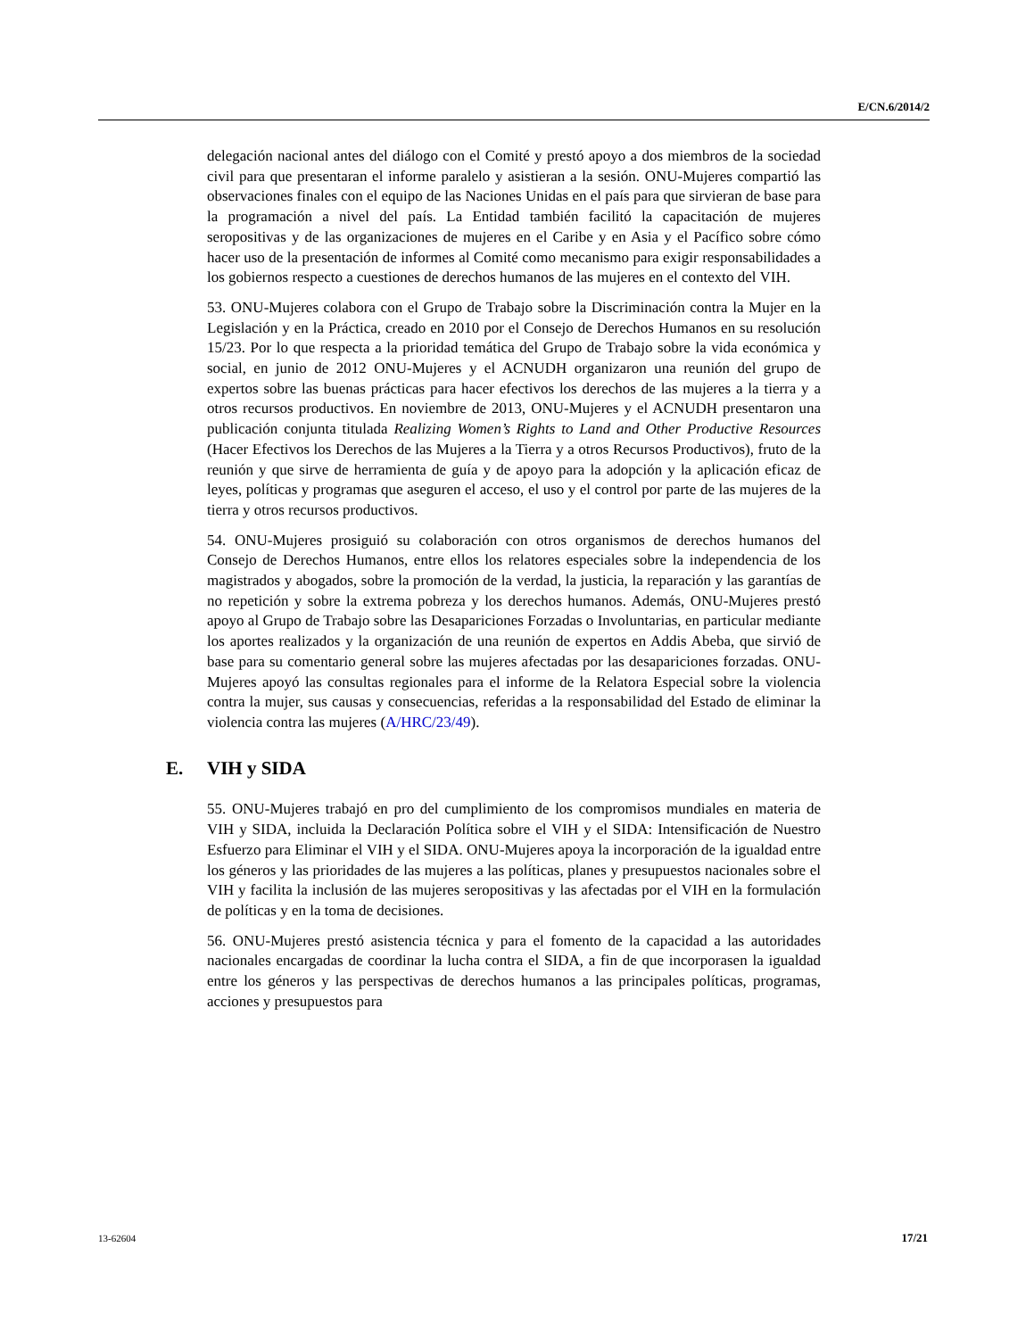E/CN.6/2014/2
delegación nacional antes del diálogo con el Comité y prestó apoyo a dos miembros de la sociedad civil para que presentaran el informe paralelo y asistieran a la sesión. ONU-Mujeres compartió las observaciones finales con el equipo de las Naciones Unidas en el país para que sirvieran de base para la programación a nivel del país. La Entidad también facilitó la capacitación de mujeres seropositivas y de las organizaciones de mujeres en el Caribe y en Asia y el Pacífico sobre cómo hacer uso de la presentación de informes al Comité como mecanismo para exigir responsabilidades a los gobiernos respecto a cuestiones de derechos humanos de las mujeres en el contexto del VIH.
53. ONU-Mujeres colabora con el Grupo de Trabajo sobre la Discriminación contra la Mujer en la Legislación y en la Práctica, creado en 2010 por el Consejo de Derechos Humanos en su resolución 15/23. Por lo que respecta a la prioridad temática del Grupo de Trabajo sobre la vida económica y social, en junio de 2012 ONU-Mujeres y el ACNUDH organizaron una reunión del grupo de expertos sobre las buenas prácticas para hacer efectivos los derechos de las mujeres a la tierra y a otros recursos productivos. En noviembre de 2013, ONU-Mujeres y el ACNUDH presentaron una publicación conjunta titulada Realizing Women’s Rights to Land and Other Productive Resources (Hacer Efectivos los Derechos de las Mujeres a la Tierra y a otros Recursos Productivos), fruto de la reunión y que sirve de herramienta de guía y de apoyo para la adopción y la aplicación eficaz de leyes, políticas y programas que aseguren el acceso, el uso y el control por parte de las mujeres de la tierra y otros recursos productivos.
54. ONU-Mujeres prosiguió su colaboración con otros organismos de derechos humanos del Consejo de Derechos Humanos, entre ellos los relatores especiales sobre la independencia de los magistrados y abogados, sobre la promoción de la verdad, la justicia, la reparación y las garantías de no repetición y sobre la extrema pobreza y los derechos humanos. Además, ONU-Mujeres prestó apoyo al Grupo de Trabajo sobre las Desapariciones Forzadas o Involuntarias, en particular mediante los aportes realizados y la organización de una reunión de expertos en Addis Abeba, que sirvió de base para su comentario general sobre las mujeres afectadas por las desapariciones forzadas. ONU-Mujeres apoyó las consultas regionales para el informe de la Relatora Especial sobre la violencia contra la mujer, sus causas y consecuencias, referidas a la responsabilidad del Estado de eliminar la violencia contra las mujeres (A/HRC/23/49).
E. VIH y SIDA
55. ONU-Mujeres trabajó en pro del cumplimiento de los compromisos mundiales en materia de VIH y SIDA, incluida la Declaración Política sobre el VIH y el SIDA: Intensificación de Nuestro Esfuerzo para Eliminar el VIH y el SIDA. ONU-Mujeres apoya la incorporación de la igualdad entre los géneros y las prioridades de las mujeres a las políticas, planes y presupuestos nacionales sobre el VIH y facilita la inclusión de las mujeres seropositivas y las afectadas por el VIH en la formulación de políticas y en la toma de decisiones.
56. ONU-Mujeres prestó asistencia técnica y para el fomento de la capacidad a las autoridades nacionales encargadas de coordinar la lucha contra el SIDA, a fin de que incorporasen la igualdad entre los géneros y las perspectivas de derechos humanos a las principales políticas, programas, acciones y presupuestos para
13-62604 17/21